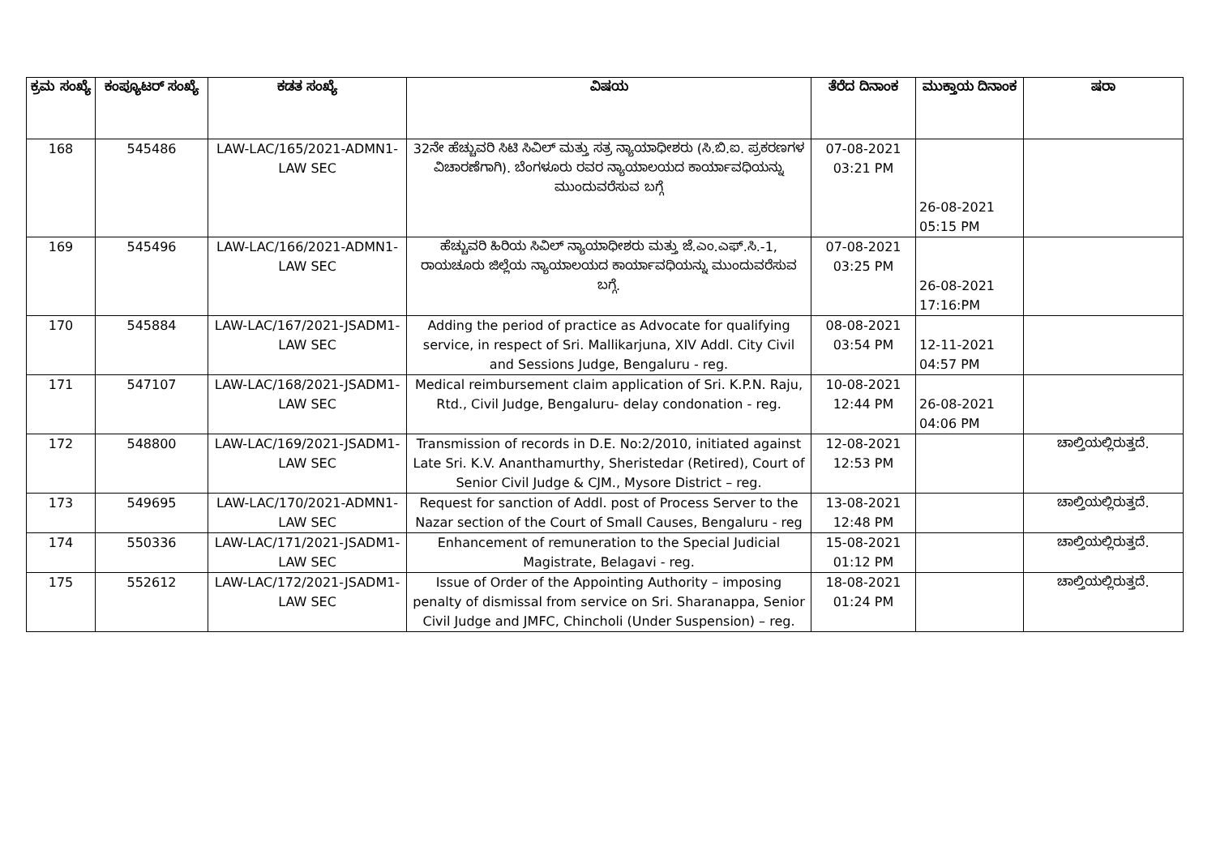| ಕ್ರಮ ಸಂಖ್ಯೆ | ಕಂಪ್ಯೂಟರ್ ಸಂಖ್ಯೆ | ಕಡತ ಸಂಖ್ಯೆ | ವಿಷಯ | ತೆರೆದ ದಿನಾಂಕ | ಮುಕ್ತಾಯ ದಿನಾಂಕ | ಷರಾ |
| --- | --- | --- | --- | --- | --- | --- |
| 168 | 545486 | LAW-LAC/165/2021-ADMN1-LAW SEC | 32ನೇ ಹೆಚ್ಚುವರಿ ಸಿಟಿ ಸಿವಿಲ್ ಮತ್ತು ಸತ್ರ ನ್ಯಾಯಾಧೀಶರು (ಸಿ.ಬಿ.ಐ. ಪ್ರಕರಣಗಳ ವಿಚಾರಣೆಗಾಗಿ). ಬೆಂಗಳೂರು ರವರ ನ್ಯಾಯಾಲಯದ ಕಾರ್ಯಾವಧಿಯನ್ನು ಮುಂದುವರೆಸುವ ಬಗ್ಗೆ | 07-08-2021 03:21 PM | 26-08-2021 05:15 PM | |
| 169 | 545496 | LAW-LAC/166/2021-ADMN1-LAW SEC | ಹೆಚ್ಚುವರಿ ಹಿರಿಯ ಸಿವಿಲ್ ನ್ಯಾಯಾಧೀಶರು ಮತ್ತು ಜೆ.ಎಂ.ಎಫ್.ಸಿ.-1, ರಾಯಚೂರು ಜಿಲ್ಲೆಯ ನ್ಯಾಯಾಲಯದ ಕಾರ್ಯಾವಧಿಯನ್ನು ಮುಂದುವರೆಸುವ ಬಗ್ಗೆ. | 07-08-2021 03:25 PM | 26-08-2021 17:16:PM | |
| 170 | 545884 | LAW-LAC/167/2021-JSADM1-LAW SEC | Adding the period of practice as Advocate for qualifying service, in respect of Sri. Mallikarjuna, XIV Addl. City Civil and Sessions Judge, Bengaluru - reg. | 08-08-2021 03:54 PM | 12-11-2021 04:57 PM | |
| 171 | 547107 | LAW-LAC/168/2021-JSADM1-LAW SEC | Medical reimbursement claim application of Sri. K.P.N. Raju, Rtd., Civil Judge, Bengaluru- delay condonation - reg. | 10-08-2021 12:44 PM | 26-08-2021 04:06 PM | |
| 172 | 548800 | LAW-LAC/169/2021-JSADM1-LAW SEC | Transmission of records in D.E. No:2/2010, initiated against Late Sri. K.V. Ananthamurthy, Sheristedar (Retired), Court of Senior Civil Judge & CJM., Mysore District – reg. | 12-08-2021 12:53 PM | | ಚಾಲ್ತಿಯಲ್ಲಿರುತ್ತದೆ. |
| 173 | 549695 | LAW-LAC/170/2021-ADMN1-LAW SEC | Request for sanction of Addl. post of Process Server to the Nazar section of the Court of Small Causes, Bengaluru - reg | 13-08-2021 12:48 PM | | ಚಾಲ್ತಿಯಲ್ಲಿರುತ್ತದೆ. |
| 174 | 550336 | LAW-LAC/171/2021-JSADM1-LAW SEC | Enhancement of remuneration to the Special Judicial Magistrate, Belagavi - reg. | 15-08-2021 01:12 PM | | ಚಾಲ್ತಿಯಲ್ಲಿರುತ್ತದೆ. |
| 175 | 552612 | LAW-LAC/172/2021-JSADM1-LAW SEC | Issue of Order of the Appointing Authority – imposing penalty of dismissal from service on Sri. Sharanappa, Senior Civil Judge and JMFC, Chincholi (Under Suspension) – reg. | 18-08-2021 01:24 PM | | ಚಾಲ್ತಿಯಲ್ಲಿರುತ್ತದೆ. |